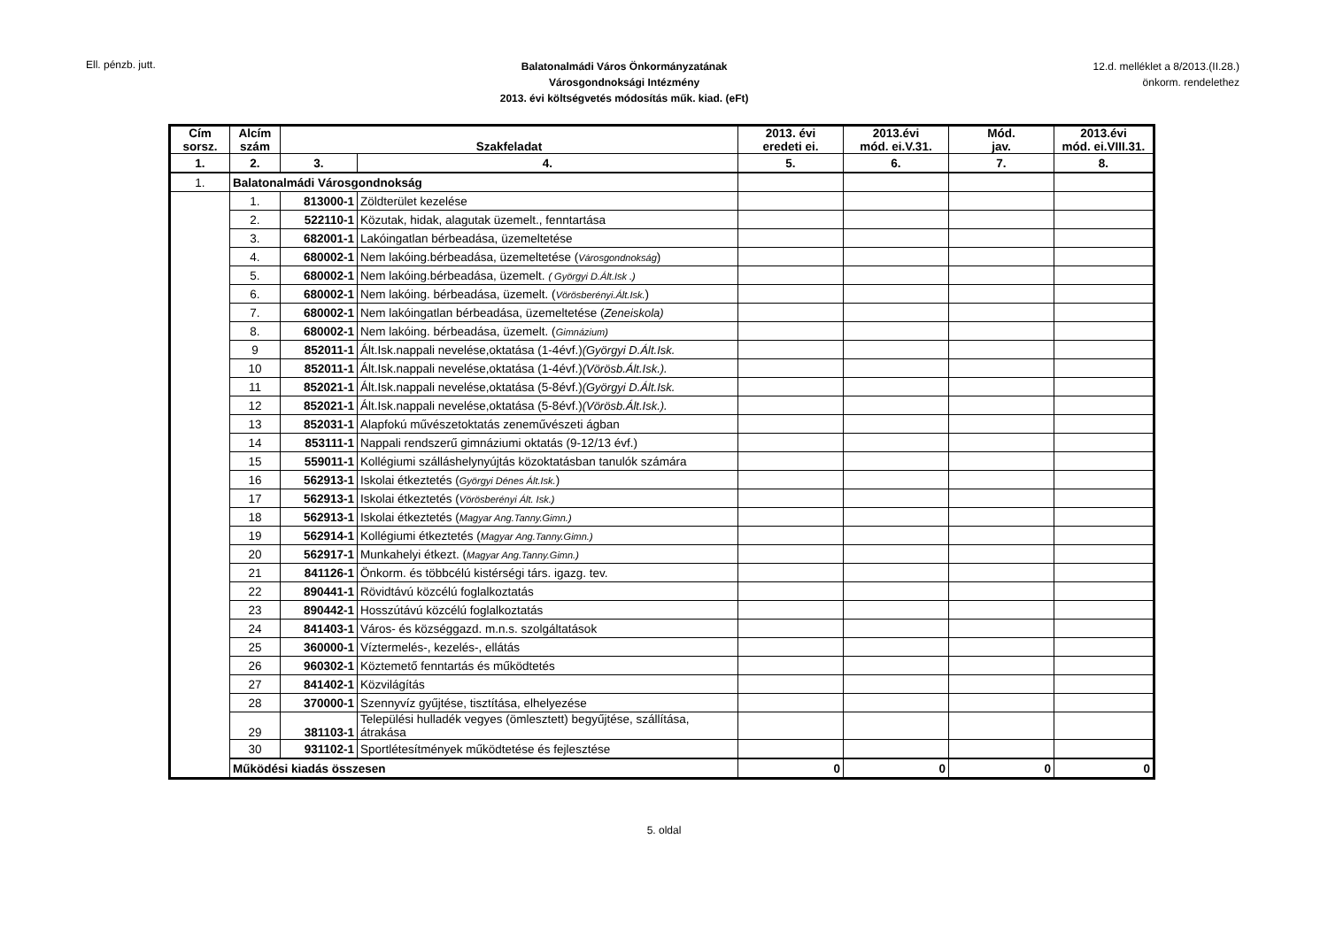Ell. pénzb. jutt.
Balatonalmádi Város Önkormányzatának
Városgondnoksági Intézmény
2013. évi költségvetés módosítás műk. kiad. (eFt)
12.d. melléklet a 8/2013.(II.28.)
önkorm. rendelethez
| Cím sorsz. | Alcím szám | Szakfeladat | | 2013. évi eredeti ei. | 2013.évi mód. ei.V.31. | Mód. jav. | 2013.évi mód. ei.VIII.31. |
| --- | --- | --- | --- | --- | --- | --- | --- |
| 1. | 2. | 3. | 4. | 5. | 6. | 7. | 8. |
| 1. | Balatonalmádi Városgondnokság | | | | | | |
| | 1. | 813000-1 | Zöldterület kezelése | | | | |
| | 2. | 522110-1 | Közutak, hidak, alagutak üzemelt., fenntartása | | | | |
| | 3. | 682001-1 | Lakóingatlan bérbeadása, üzemeltetése | | | | |
| | 4. | 680002-1 | Nem lakóing.bérbeadása, üzemeltetése ( Városgondnokság ) | | | | |
| | 5. | 680002-1 | Nem lakóing.bérbeadása, üzemelt. ( Györgyi D.Ált.Isk .) | | | | |
| | 6. | 680002-1 | Nem lakóing. bérbeadása, üzemelt. ( Vörösberényi.Ált.Isk. ) | | | | |
| | 7. | 680002-1 | Nem lakóingatlan bérbeadása, üzemeltetése ( Zeneiskola) | | | | |
| | 8. | 680002-1 | Nem lakóing. bérbeadása, üzemelt. ( Gimnázium) | | | | |
| | 9 | 852011-1 | Ált.Isk.nappali nevelése,oktatása (1-4évf.) (Györgyi D.Ált.Isk. | | | | |
| | 10 | 852011-1 | Ált.Isk.nappali nevelése,oktatása (1-4évf.) (Vörösb.Ált.Isk.). | | | | |
| | 11 | 852021-1 | Ált.Isk.nappali nevelése,oktatása (5-8évf.) (Györgyi D.Ált.Isk. | | | | |
| | 12 | 852021-1 | Ált.Isk.nappali nevelése,oktatása (5-8évf.) (Vörösb.Ált.Isk.). | | | | |
| | 13 | 852031-1 | Alapfokú művészetoktatás zeneművészeti ágban | | | | |
| | 14 | 853111-1 | Nappali rendszerű gimnáziumi oktatás (9-12/13 évf.) | | | | |
| | 15 | 559011-1 | Kollégiumi szálláshelynyújtás közoktatásban tanulók számára | | | | |
| | 16 | 562913-1 | Iskolai étkeztetés ( Györgyi Dénes Ált.Isk. ) | | | | |
| | 17 | 562913-1 | Iskolai étkeztetés ( Vörösberényi Ált. Isk.) | | | | |
| | 18 | 562913-1 | Iskolai étkeztetés ( Magyar Ang.Tanny.Gimn.) | | | | |
| | 19 | 562914-1 | Kollégiumi étkeztetés ( Magyar Ang.Tanny.Gimn.) | | | | |
| | 20 | 562917-1 | Munkahelyi étkezt. ( Magyar Ang.Tanny.Gimn.) | | | | |
| | 21 | 841126-1 | Önkorm. és többcélú kistérségi társ. igazg. tev. | | | | |
| | 22 | 890441-1 | Rövidtávú közcélú foglalkoztatás | | | | |
| | 23 | 890442-1 | Hosszútávú közcélú foglalkoztatás | | | | |
| | 24 | 841403-1 | Város- és községgazd. m.n.s. szolgáltatások | | | | |
| | 25 | 360000-1 | Víztermelés-, kezelés-, ellátás | | | | |
| | 26 | 960302-1 | Köztemető fenntartás és működtetés | | | | |
| | 27 | 841402-1 | Közvilágítás | | | | |
| | 28 | 370000-1 | Szennyvíz gyűjtése, tisztítása, elhelyezése | | | | |
| | 29 | 381103-1 | Települési hulladék vegyes (ömlesztett) begyűjtése, szállítása, átrakása | | | | |
| | 30 | 931102-1 | Sportlétesítmények működtetése és fejlesztése | | | | |
| | Működési kiadás összesen | | | 0 | 0 | 0 | 0 |
5. oldal